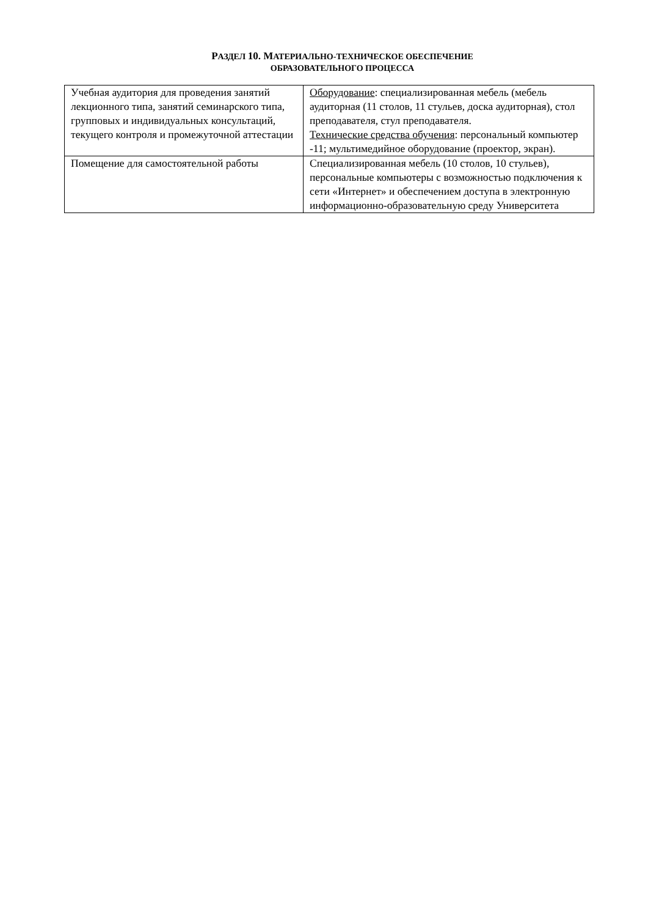РАЗДЕЛ 10. МАТЕРИАЛЬНО-ТЕХНИЧЕСКОЕ ОБЕСПЕЧЕНИЕ
ОБРАЗОВАТЕЛЬНОГО ПРОЦЕССА
| Учебная аудитория для проведения занятий лекционного типа, занятий семинарского типа, групповых и индивидуальных консультаций, текущего контроля и промежуточной аттестации | Оборудование : специализированная мебель (мебель аудиторная (11 столов, 11 стульев, доска аудиторная), стол преподавателя, стул преподавателя. Технические средства обучения : персональный компьютер -11; мультимедийное оборудование (проектор, экран). |
| Помещение для самостоятельной работы | Специализированная мебель (10 столов, 10 стульев), персональные компьютеры с возможностью подключения к сети «Интернет» и обеспечением доступа в электронную информационно-образовательную среду Университета |